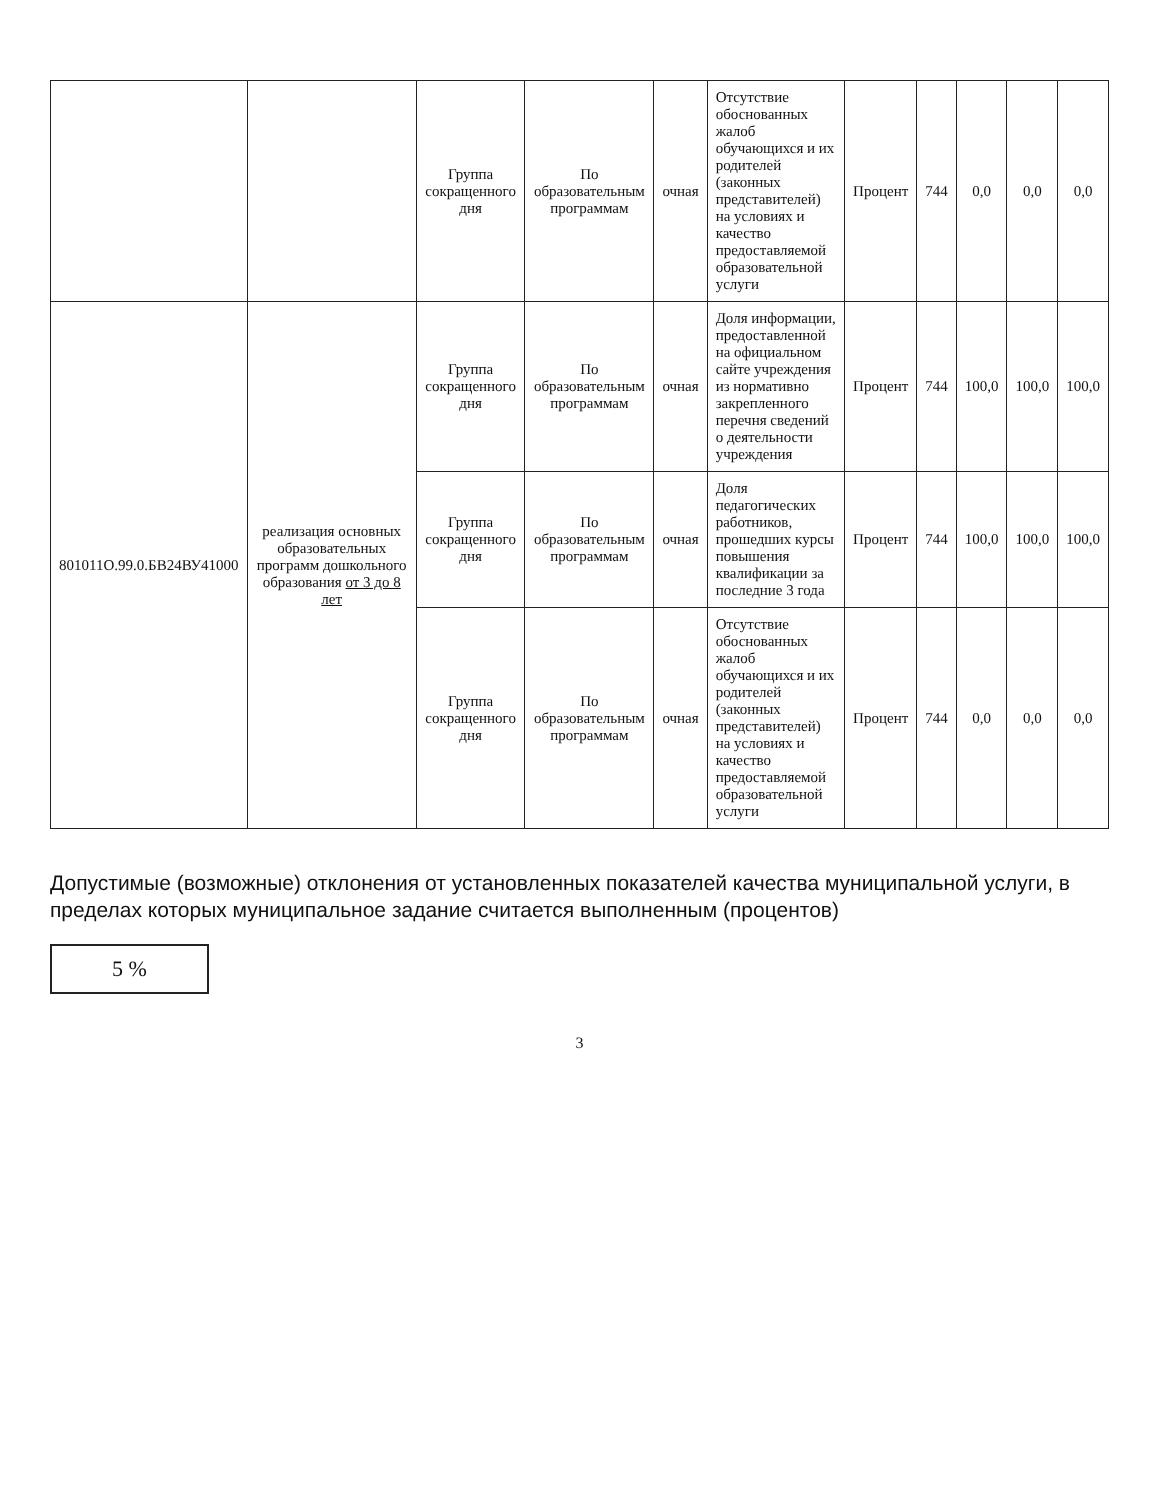| | | Группа сокращенного дня | По образовательным программам | очная | Отсутствие обоснованных жалоб обучающихся и их родителей (законных представителей) на условиях и качество предоставляемой образовательной услуги | Процент | 744 | 0,0 | 0,0 | 0,0 |
| 801011О.99.0.БВ24ВУ41000 | реализация основных образовательных программ дошкольного образования от 3 до 8 лет | Группа сокращенного дня | По образовательным программам | очная | Доля информации, предоставленной на официальном сайте учреждения из нормативно закрепленного перечня сведений о деятельности учреждения | Процент | 744 | 100,0 | 100,0 | 100,0 |
| | | Группа сокращенного дня | По образовательным программам | очная | Доля педагогических работников, прошедших курсы повышения квалификации за последние 3 года | Процент | 744 | 100,0 | 100,0 | 100,0 |
| | | Группа сокращенного дня | По образовательным программам | очная | Отсутствие обоснованных жалоб обучающихся и их родителей (законных представителей) на условиях и качество предоставляемой образовательной услуги | Процент | 744 | 0,0 | 0,0 | 0,0 |
Допустимые (возможные) отклонения от установленных показателей качества муниципальной услуги, в пределах которых муниципальное задание считается выполненным (процентов)
5 %
3